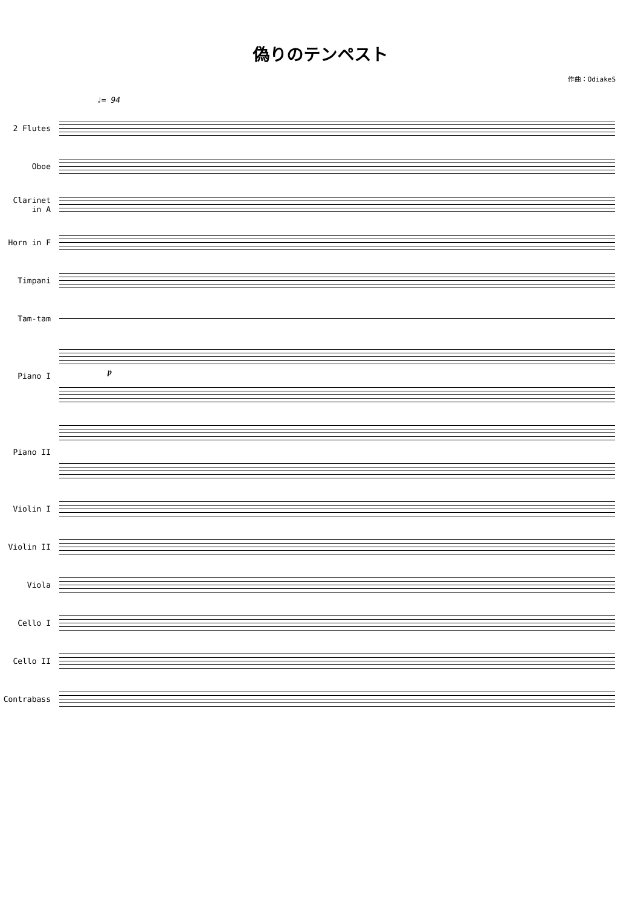偽りのテンペスト
作曲：OdiakeS
♩= 94
2 Flutes
Oboe
Clarinet
in A
Horn in F
Timpani
Tam-tam
Piano I
p
Piano II
Violin I
Violin II
Viola
Cello I
Cello II
Contrabass